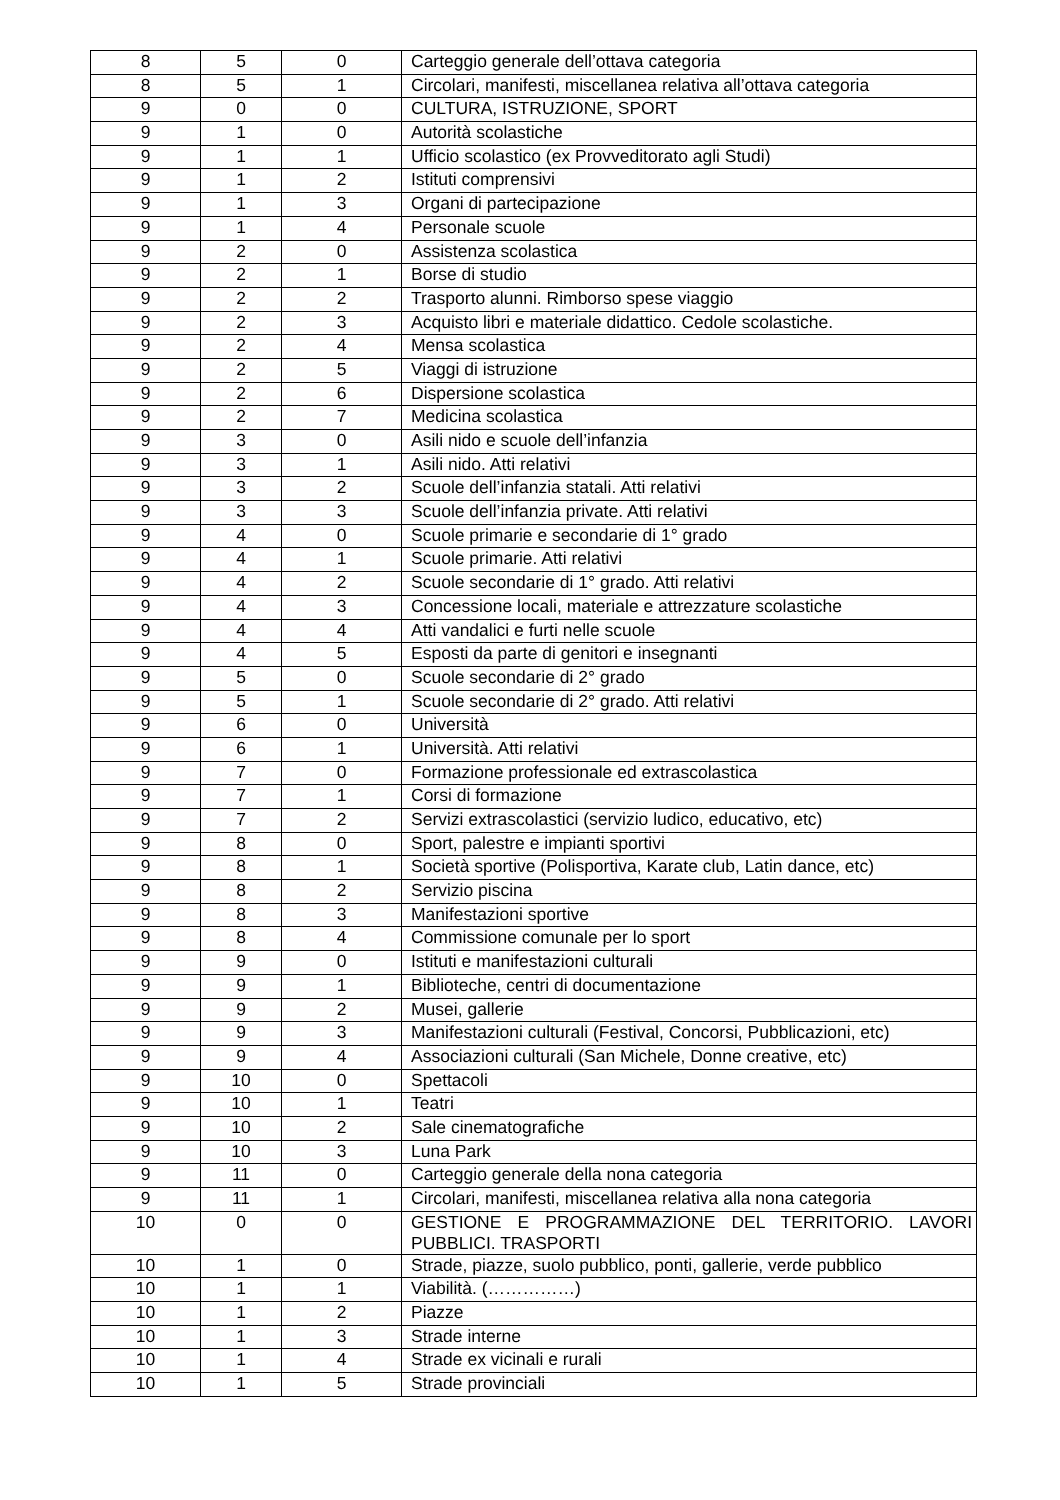| 8 | 5 | 0 | Carteggio generale dell’ottava categoria |
| 8 | 5 | 1 | Circolari, manifesti, miscellanea relativa all’ottava categoria |
| 9 | 0 | 0 | CULTURA, ISTRUZIONE, SPORT |
| 9 | 1 | 0 | Autorità scolastiche |
| 9 | 1 | 1 | Ufficio scolastico (ex Provveditorato agli Studi) |
| 9 | 1 | 2 | Istituti comprensivi |
| 9 | 1 | 3 | Organi di partecipazione |
| 9 | 1 | 4 | Personale scuole |
| 9 | 2 | 0 | Assistenza scolastica |
| 9 | 2 | 1 | Borse di studio |
| 9 | 2 | 2 | Trasporto alunni. Rimborso spese viaggio |
| 9 | 2 | 3 | Acquisto libri e materiale didattico. Cedole scolastiche. |
| 9 | 2 | 4 | Mensa scolastica |
| 9 | 2 | 5 | Viaggi di istruzione |
| 9 | 2 | 6 | Dispersione scolastica |
| 9 | 2 | 7 | Medicina scolastica |
| 9 | 3 | 0 | Asili nido e scuole dell’infanzia |
| 9 | 3 | 1 | Asili nido. Atti relativi |
| 9 | 3 | 2 | Scuole dell’infanzia statali. Atti relativi |
| 9 | 3 | 3 | Scuole dell’infanzia private. Atti relativi |
| 9 | 4 | 0 | Scuole primarie e secondarie di 1° grado |
| 9 | 4 | 1 | Scuole primarie. Atti relativi |
| 9 | 4 | 2 | Scuole secondarie di 1° grado. Atti relativi |
| 9 | 4 | 3 | Concessione locali, materiale e attrezzature scolastiche |
| 9 | 4 | 4 | Atti vandalici e furti nelle scuole |
| 9 | 4 | 5 | Esposti da parte di genitori e insegnanti |
| 9 | 5 | 0 | Scuole secondarie di 2° grado |
| 9 | 5 | 1 | Scuole secondarie di 2° grado. Atti relativi |
| 9 | 6 | 0 | Università |
| 9 | 6 | 1 | Università. Atti relativi |
| 9 | 7 | 0 | Formazione professionale ed extrascolastica |
| 9 | 7 | 1 | Corsi di formazione |
| 9 | 7 | 2 | Servizi extrascolastici (servizio ludico, educativo, etc) |
| 9 | 8 | 0 | Sport, palestre e impianti sportivi |
| 9 | 8 | 1 | Società sportive (Polisportiva, Karate club, Latin dance, etc) |
| 9 | 8 | 2 | Servizio piscina |
| 9 | 8 | 3 | Manifestazioni sportive |
| 9 | 8 | 4 | Commissione comunale per lo sport |
| 9 | 9 | 0 | Istituti e manifestazioni culturali |
| 9 | 9 | 1 | Biblioteche, centri di documentazione |
| 9 | 9 | 2 | Musei, gallerie |
| 9 | 9 | 3 | Manifestazioni culturali (Festival, Concorsi, Pubblicazioni, etc) |
| 9 | 9 | 4 | Associazioni culturali (San Michele, Donne creative, etc) |
| 9 | 10 | 0 | Spettacoli |
| 9 | 10 | 1 | Teatri |
| 9 | 10 | 2 | Sale cinematografiche |
| 9 | 10 | 3 | Luna Park |
| 9 | 11 | 0 | Carteggio generale della nona categoria |
| 9 | 11 | 1 | Circolari, manifesti, miscellanea relativa alla nona categoria |
| 10 | 0 | 0 | GESTIONE E PROGRAMMAZIONE DEL TERRITORIO. LAVORI PUBBLICI. TRASPORTI |
| 10 | 1 | 0 | Strade, piazze, suolo pubblico, ponti, gallerie, verde pubblico |
| 10 | 1 | 1 | Viabilità. (……………) |
| 10 | 1 | 2 | Piazze |
| 10 | 1 | 3 | Strade interne |
| 10 | 1 | 4 | Strade ex vicinali e rurali |
| 10 | 1 | 5 | Strade provinciali |